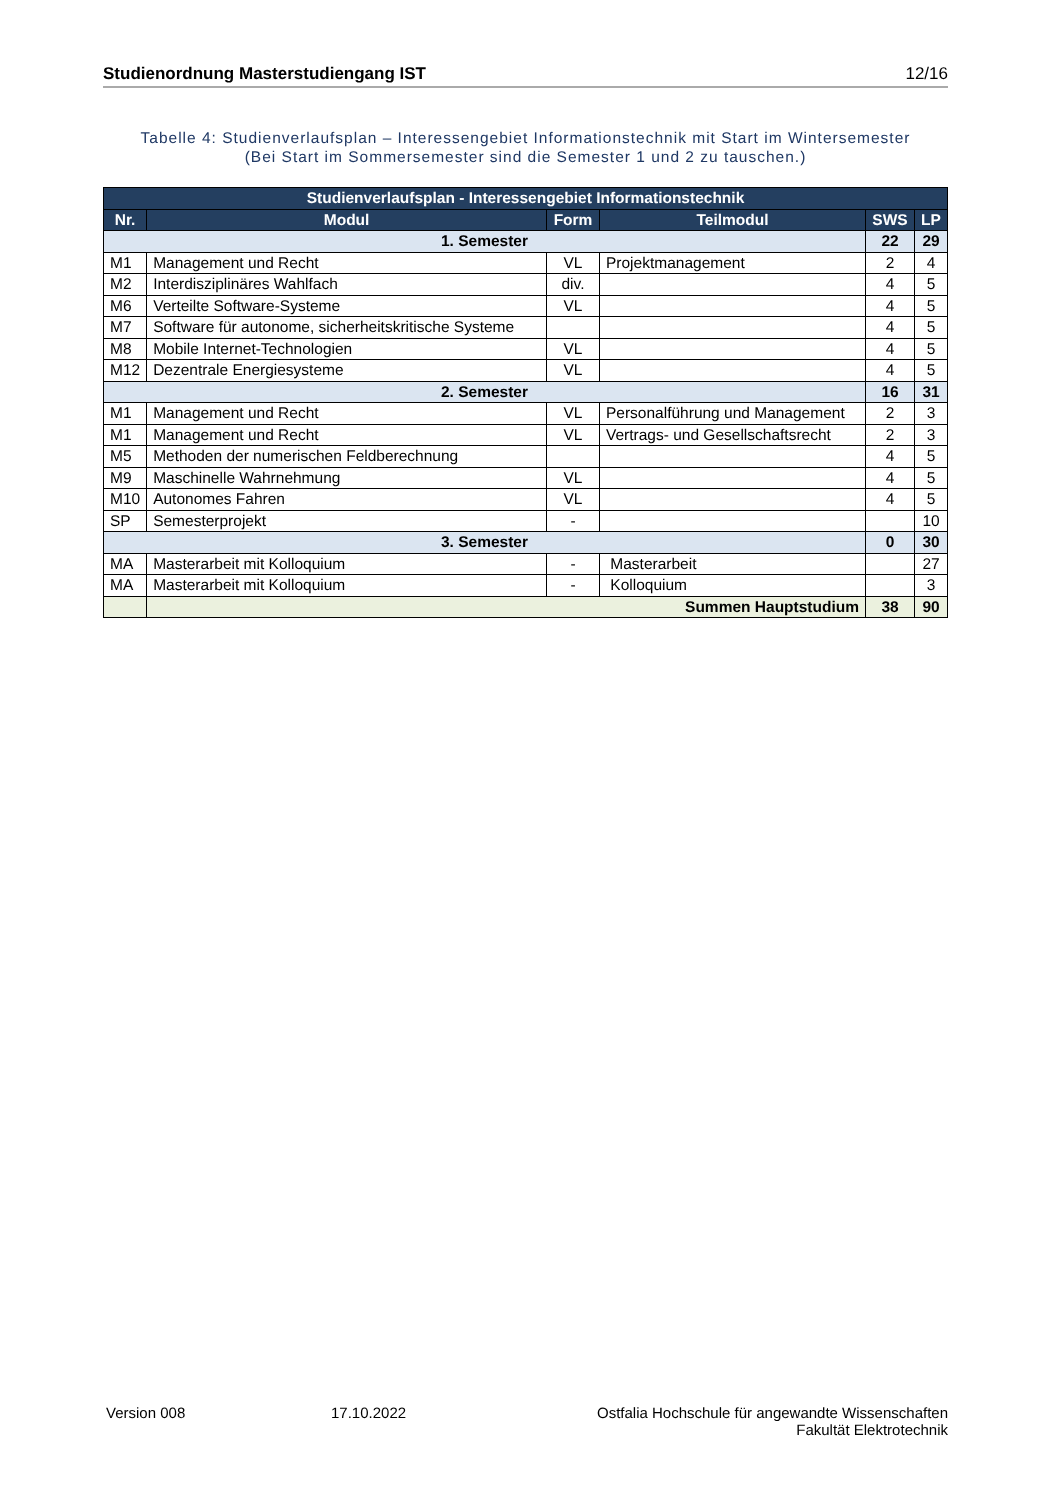Studienordnung Masterstudiengang IST 12/16
Tabelle 4: Studienverlaufsplan – Interessengebiet Informationstechnik mit Start im Wintersemester
(Bei Start im Sommersemester sind die Semester 1 und 2 zu tauschen.)
| Studienverlaufsplan - Interessengebiet Informationstechnik | | | | | |
| --- | --- | --- | --- | --- | --- |
| Nr. | Modul | Form | Teilmodul | SWS | LP |
| 1. Semester | | | | 22 | 29 |
| M1 | Management und Recht | VL | Projektmanagement | 2 | 4 |
| M2 | Interdisziplinäres Wahlfach | div. | | 4 | 5 |
| M6 | Verteilte Software-Systeme | VL | | 4 | 5 |
| M7 | Software für autonome, sicherheitskritische Systeme | | | 4 | 5 |
| M8 | Mobile Internet-Technologien | VL | | 4 | 5 |
| M12 | Dezentrale Energiesysteme | VL | | 4 | 5 |
| 2. Semester | | | | 16 | 31 |
| M1 | Management und Recht | VL | Personalführung und Management | 2 | 3 |
| M1 | Management und Recht | VL | Vertrags- und Gesellschaftsrecht | 2 | 3 |
| M5 | Methoden der numerischen Feldberechnung | | | 4 | 5 |
| M9 | Maschinelle Wahrnehmung | VL | | 4 | 5 |
| M10 | Autonomes Fahren | VL | | 4 | 5 |
| SP | Semesterprojekt | - | | | 10 |
| 3. Semester | | | | 0 | 30 |
| MA | Masterarbeit mit Kolloquium | - | Masterarbeit | | 27 |
| MA | Masterarbeit mit Kolloquium | - | Kolloquium | | 3 |
| | Summen Hauptstudium | | | 38 | 90 |
Version 008 17.10.2022 Ostfalia Hochschule für angewandte Wissenschaften
Fakultät Elektrotechnik